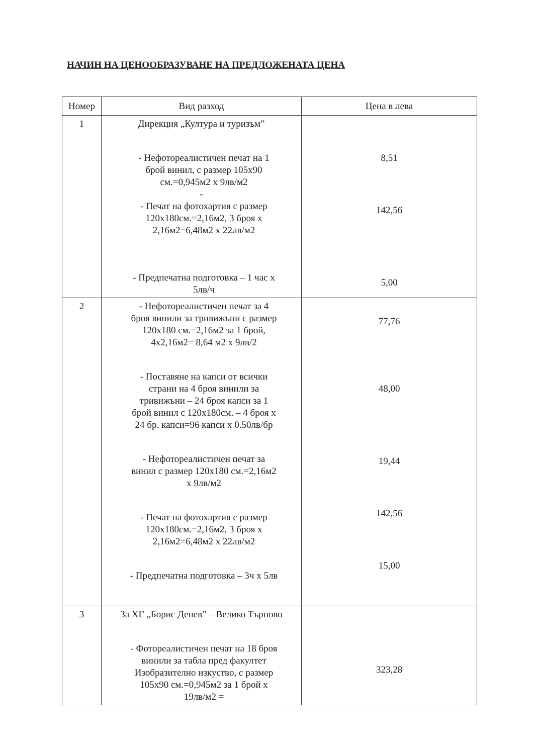НАЧИН НА ЦЕНООБРАЗУВАНЕ НА ПРЕДЛОЖЕНАТА ЦЕНА
| Номер | Вид разход | Цена в лева |
| --- | --- | --- |
| 1 | Дирекция „Култура и туризъм” - Нефотореалистичен печат на 1 брой винил, с размер 105х90 см.=0,945м2 х 9лв/м2 - - Печат на фотохартия с размер 120х180см.=2,16м2, 3 броя х 2,16м2=6,48м2 х 22лв/м2 - Предпечатна подготовка – 1 час х 5лв/ч | 8,51 142,56 5,00 |
| 2 | - Нефотореалистичен печат за 4 броя винили за тривижъни с размер 120х180 см.=2,16м2 за 1 брой, 4х2,16м2= 8,64 м2 х 9лв/2 - Поставяне на капси от всички страни на 4 броя винили за тривижъни – 24 броя капси за 1 брой винил с 120х180см. – 4 броя х 24 бр. капси=96 капси х 0.50лв/бр - Нефотореалистичен печат за винил с размер 120х180 см.=2,16м2 х 9лв/м2 - Печат на фотохартия с размер 120х180см.=2,16м2, 3 броя х 2,16м2=6,48м2 х 22лв/м2 - Предпечатна подготовка – 3ч х 5лв | 77,76 48,00 19,44 142,56 15,00 |
| 3 | За ХГ „Борис Денев” – Велико Търново - Фотореалистичен печат на 18 броя винили за табла пред факултет Изобразително изкуство, с размер 105х90 см.=0,945м2 за 1 брой х 19лв/м2 = | 323,28 |